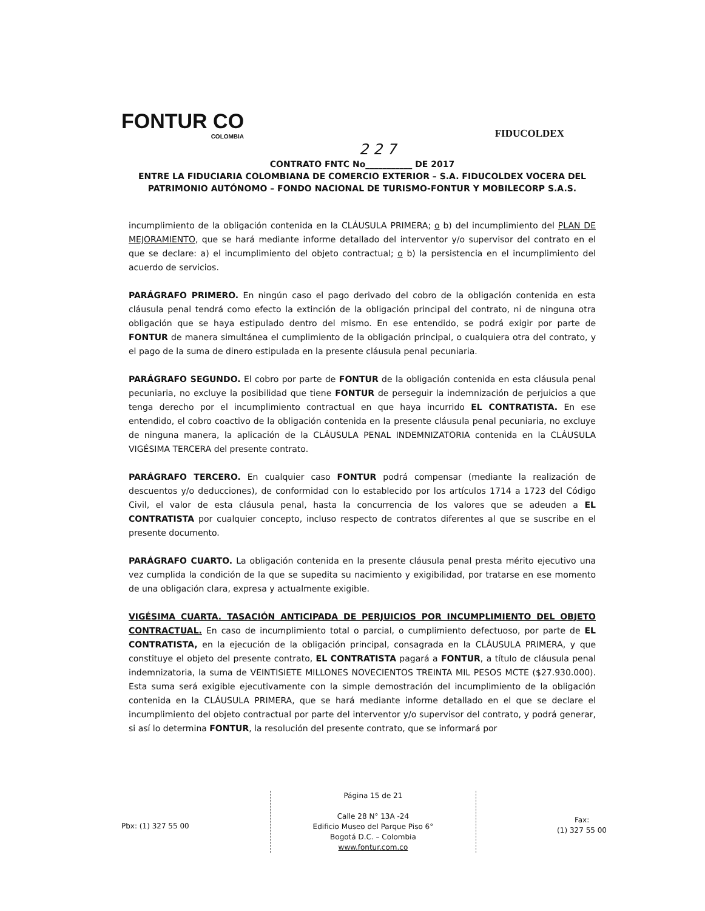FONTUR CO
COLOMBIA
FIDUCOLDEX
2 2 7
CONTRATO FNTC No___________ DE 2017
ENTRE LA FIDUCIARIA COLOMBIANA DE COMERCIO EXTERIOR – S.A. FIDUCOLDEX VOCERA DEL PATRIMONIO AUTÓNOMO – FONDO NACIONAL DE TURISMO-FONTUR Y MOBILECORP S.A.S.
incumplimiento de la obligación contenida en la CLÁUSULA PRIMERA; o b) del incumplimiento del PLAN DE MEJORAMIENTO, que se hará mediante informe detallado del interventor y/o supervisor del contrato en el que se declare: a) el incumplimiento del objeto contractual; o b) la persistencia en el incumplimiento del acuerdo de servicios.
PARÁGRAFO PRIMERO. En ningún caso el pago derivado del cobro de la obligación contenida en esta cláusula penal tendrá como efecto la extinción de la obligación principal del contrato, ni de ninguna otra obligación que se haya estipulado dentro del mismo. En ese entendido, se podrá exigir por parte de FONTUR de manera simultánea el cumplimiento de la obligación principal, o cualquiera otra del contrato, y el pago de la suma de dinero estipulada en la presente cláusula penal pecuniaria.
PARÁGRAFO SEGUNDO. El cobro por parte de FONTUR de la obligación contenida en esta cláusula penal pecuniaria, no excluye la posibilidad que tiene FONTUR de perseguir la indemnización de perjuicios a que tenga derecho por el incumplimiento contractual en que haya incurrido EL CONTRATISTA. En ese entendido, el cobro coactivo de la obligación contenida en la presente cláusula penal pecuniaria, no excluye de ninguna manera, la aplicación de la CLÁUSULA PENAL INDEMNIZATORIA contenida en la CLÁUSULA VIGÉSIMA TERCERA del presente contrato.
PARÁGRAFO TERCERO. En cualquier caso FONTUR podrá compensar (mediante la realización de descuentos y/o deducciones), de conformidad con lo establecido por los artículos 1714 a 1723 del Código Civil, el valor de esta cláusula penal, hasta la concurrencia de los valores que se adeuden a EL CONTRATISTA por cualquier concepto, incluso respecto de contratos diferentes al que se suscribe en el presente documento.
PARÁGRAFO CUARTO. La obligación contenida en la presente cláusula penal presta mérito ejecutivo una vez cumplida la condición de la que se supedita su nacimiento y exigibilidad, por tratarse en ese momento de una obligación clara, expresa y actualmente exigible.
VIGÉSIMA CUARTA. TASACIÓN ANTICIPADA DE PERJUICIOS POR INCUMPLIMIENTO DEL OBJETO CONTRACTUAL. En caso de incumplimiento total o parcial, o cumplimiento defectuoso, por parte de EL CONTRATISTA, en la ejecución de la obligación principal, consagrada en la CLÁUSULA PRIMERA, y que constituye el objeto del presente contrato, EL CONTRATISTA pagará a FONTUR, a título de cláusula penal indemnizatoria, la suma de VEINTISIETE MILLONES NOVECIENTOS TREINTA MIL PESOS MCTE ($27.930.000). Esta suma será exigible ejecutivamente con la simple demostración del incumplimiento de la obligación contenida en la CLÁUSULA PRIMERA, que se hará mediante informe detallado en el que se declare el incumplimiento del objeto contractual por parte del interventor y/o supervisor del contrato, y podrá generar, si así lo determina FONTUR, la resolución del presente contrato, que se informará por
Pbx: (1) 327 55 00
Página 15 de 21
Calle 28 N° 13A -24
Edificio Museo del Parque Piso 6°
Bogotá D.C. – Colombia
www.fontur.com.co
Fax:
(1) 327 55 00